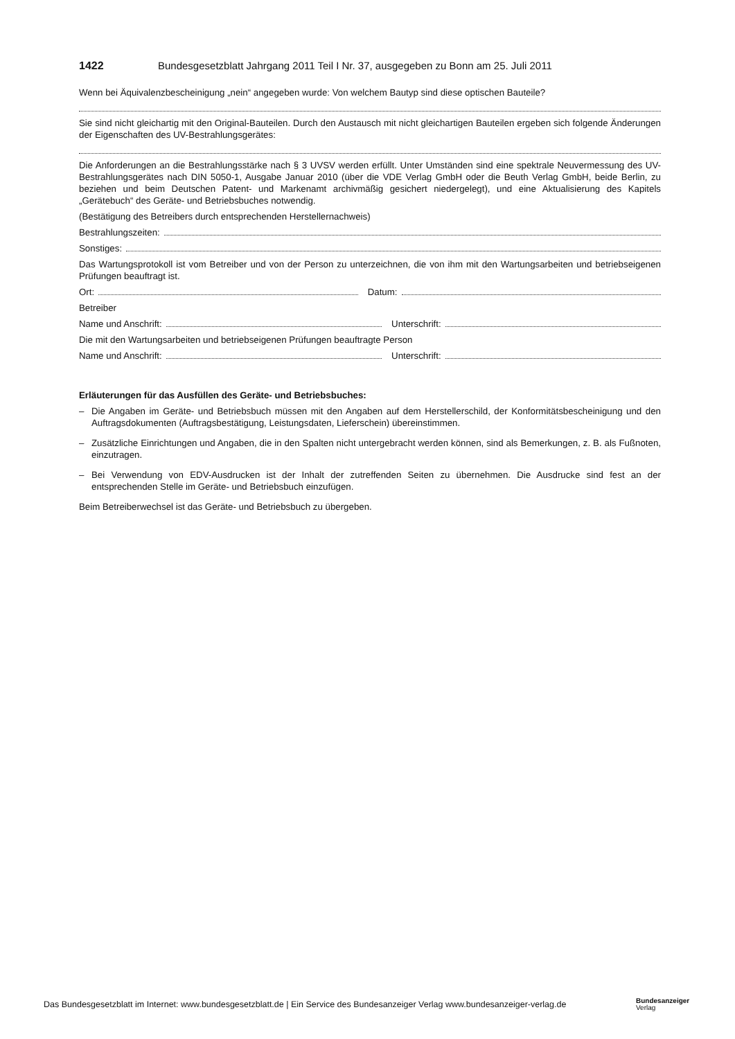1422 Bundesgesetzblatt Jahrgang 2011 Teil I Nr. 37, ausgegeben zu Bonn am 25. Juli 2011
Wenn bei Äquivalenzbescheinigung „nein“ angegeben wurde: Von welchem Bautyp sind diese optischen Bauteile?
Sie sind nicht gleichartig mit den Original-Bauteilen. Durch den Austausch mit nicht gleichartigen Bauteilen ergeben sich folgende Änderungen der Eigenschaften des UV-Bestrahlungsgerätes:
Die Anforderungen an die Bestrahlungsstärke nach § 3 UVSV werden erfüllt. Unter Umständen sind eine spektrale Neuvermessung des UV-Bestrahlungsgerätes nach DIN 5050-1, Ausgabe Januar 2010 (über die VDE Verlag GmbH oder die Beuth Verlag GmbH, beide Berlin, zu beziehen und beim Deutschen Patent- und Markenamt archivmäßig gesichert niedergelegt), und eine Aktualisierung des Kapitels „Gerätebuch“ des Geräte- und Betriebsbuches notwendig.
(Bestätigung des Betreibers durch entsprechenden Herstellernachweis)
Bestrahlungszeiten:
Sonstiges:
Das Wartungsprotokoll ist vom Betreiber und von der Person zu unterzeichnen, die von ihm mit den Wartungsarbeiten und betriebseigenen Prüfungen beauftragt ist.
Ort: Datum:
Betreiber
Name und Anschrift: Unterschrift:
Die mit den Wartungsarbeiten und betriebseigenen Prüfungen beauftragte Person
Name und Anschrift: Unterschrift:
Erläuterungen für das Ausfüllen des Geräte- und Betriebsbuches:
– Die Angaben im Geräte- und Betriebsbuch müssen mit den Angaben auf dem Herstellerschild, der Konformitätsbescheinigung und den Auftragsdokumenten (Auftragsbestätigung, Leistungsdaten, Lieferschein) übereinstimmen.
– Zusätzliche Einrichtungen und Angaben, die in den Spalten nicht untergebracht werden können, sind als Bemerkungen, z. B. als Fußnoten, einzutragen.
– Bei Verwendung von EDV-Ausdrucken ist der Inhalt der zutreffenden Seiten zu übernehmen. Die Ausdrucke sind fest an der entsprechenden Stelle im Geräte- und Betriebsbuch einzufügen.
Beim Betreiberwechsel ist das Geräte- und Betriebsbuch zu übergeben.
Das Bundesgesetzblatt im Internet: www.bundesgesetzblatt.de | Ein Service des Bundesanzeiger Verlag www.bundesanzeiger-verlag.de
Bundesanzeiger
Verlag